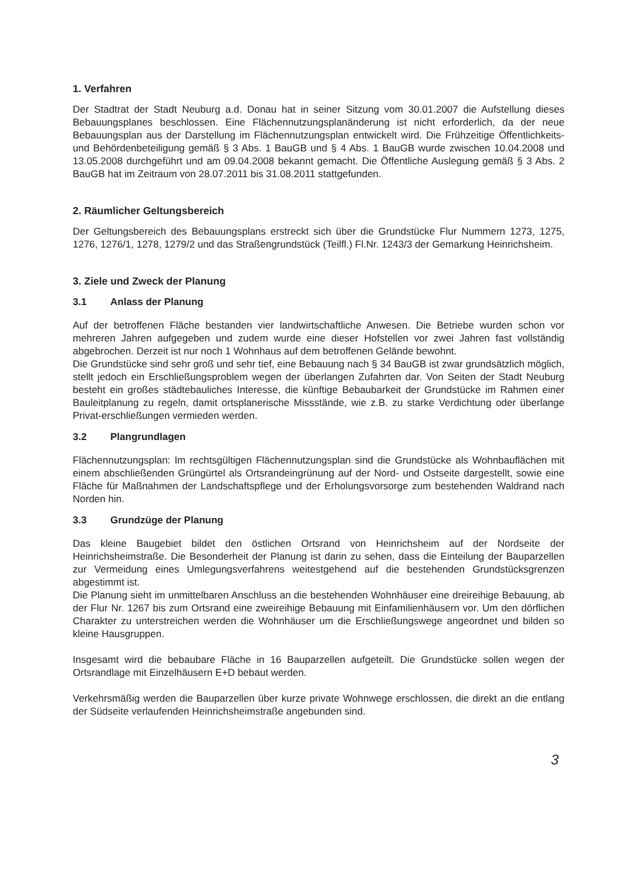1. Verfahren
Der Stadtrat der Stadt Neuburg a.d. Donau hat in seiner Sitzung vom 30.01.2007 die Aufstellung dieses Bebauungsplanes beschlossen. Eine Flächennutzungsplanänderung ist nicht erforderlich, da der neue Bebauungsplan aus der Darstellung im Flächennutzungsplan entwickelt wird. Die Frühzeitige Öffentlichkeits- und Behördenbeteiligung gemäß § 3 Abs. 1 BauGB und § 4 Abs. 1 BauGB wurde zwischen 10.04.2008 und 13.05.2008 durchgeführt und am 09.04.2008 bekannt gemacht. Die Öffentliche Auslegung gemäß § 3 Abs. 2 BauGB hat im Zeitraum von 28.07.2011 bis 31.08.2011 stattgefunden.
2. Räumlicher Geltungsbereich
Der Geltungsbereich des Bebauungsplans erstreckt sich über die Grundstücke Flur Nummern 1273, 1275, 1276, 1276/1, 1278, 1279/2 und das Straßengrundstück (Teilfl.) Fl.Nr. 1243/3 der Gemarkung Heinrichsheim.
3. Ziele und Zweck der Planung
3.1 Anlass der Planung
Auf der betroffenen Fläche bestanden vier landwirtschaftliche Anwesen. Die Betriebe wurden schon vor mehreren Jahren aufgegeben und zudem wurde eine dieser Hofstellen vor zwei Jahren fast vollständig abgebrochen. Derzeit ist nur noch 1 Wohnhaus auf dem betroffenen Gelände bewohnt.
Die Grundstücke sind sehr groß und sehr tief, eine Bebauung nach § 34 BauGB ist zwar grundsätzlich möglich, stellt jedoch ein Erschließungsproblem wegen der überlangen Zufahrten dar. Von Seiten der Stadt Neuburg besteht ein großes städtebauliches Interesse, die künftige Bebaubarkeit der Grundstücke im Rahmen einer Bauleitplanung zu regeln, damit ortsplanerische Missstände, wie z.B. zu starke Verdichtung oder überlange Privat-erschließungen vermieden werden.
3.2 Plangrundlagen
Flächennutzungsplan: Im rechtsgültigen Flächennutzungsplan sind die Grundstücke als Wohnbauflächen mit einem abschließenden Grüngürtel als Ortsrandeingrünung auf der Nord- und Ostseite dargestellt, sowie eine Fläche für Maßnahmen der Landschaftspflege und der Erholungsvorsorge zum bestehenden Waldrand nach Norden hin.
3.3 Grundzüge der Planung
Das kleine Baugebiet bildet den östlichen Ortsrand von Heinrichsheim auf der Nordseite der Heinrichsheimstraße. Die Besonderheit der Planung ist darin zu sehen, dass die Einteilung der Bauparzellen zur Vermeidung eines Umlegungsverfahrens weitestgehend auf die bestehenden Grundstücksgrenzen abgestimmt ist.
Die Planung sieht im unmittelbaren Anschluss an die bestehenden Wohnhäuser eine dreireihige Bebauung, ab der Flur Nr. 1267 bis zum Ortsrand eine zweireihige Bebauung mit Einfamilienhäusern vor. Um den dörflichen Charakter zu unterstreichen werden die Wohnhäuser um die Erschließungswege angeordnet und bilden so kleine Hausgruppen.
Insgesamt wird die bebaubare Fläche in 16 Bauparzellen aufgeteilt. Die Grundstücke sollen wegen der Ortsrandlage mit Einzelhäusern E+D bebaut werden.
Verkehrsmäßig werden die Bauparzellen über kurze private Wohnwege erschlossen, die direkt an die entlang der Südseite verlaufenden Heinrichsheimstraße angebunden sind.
3